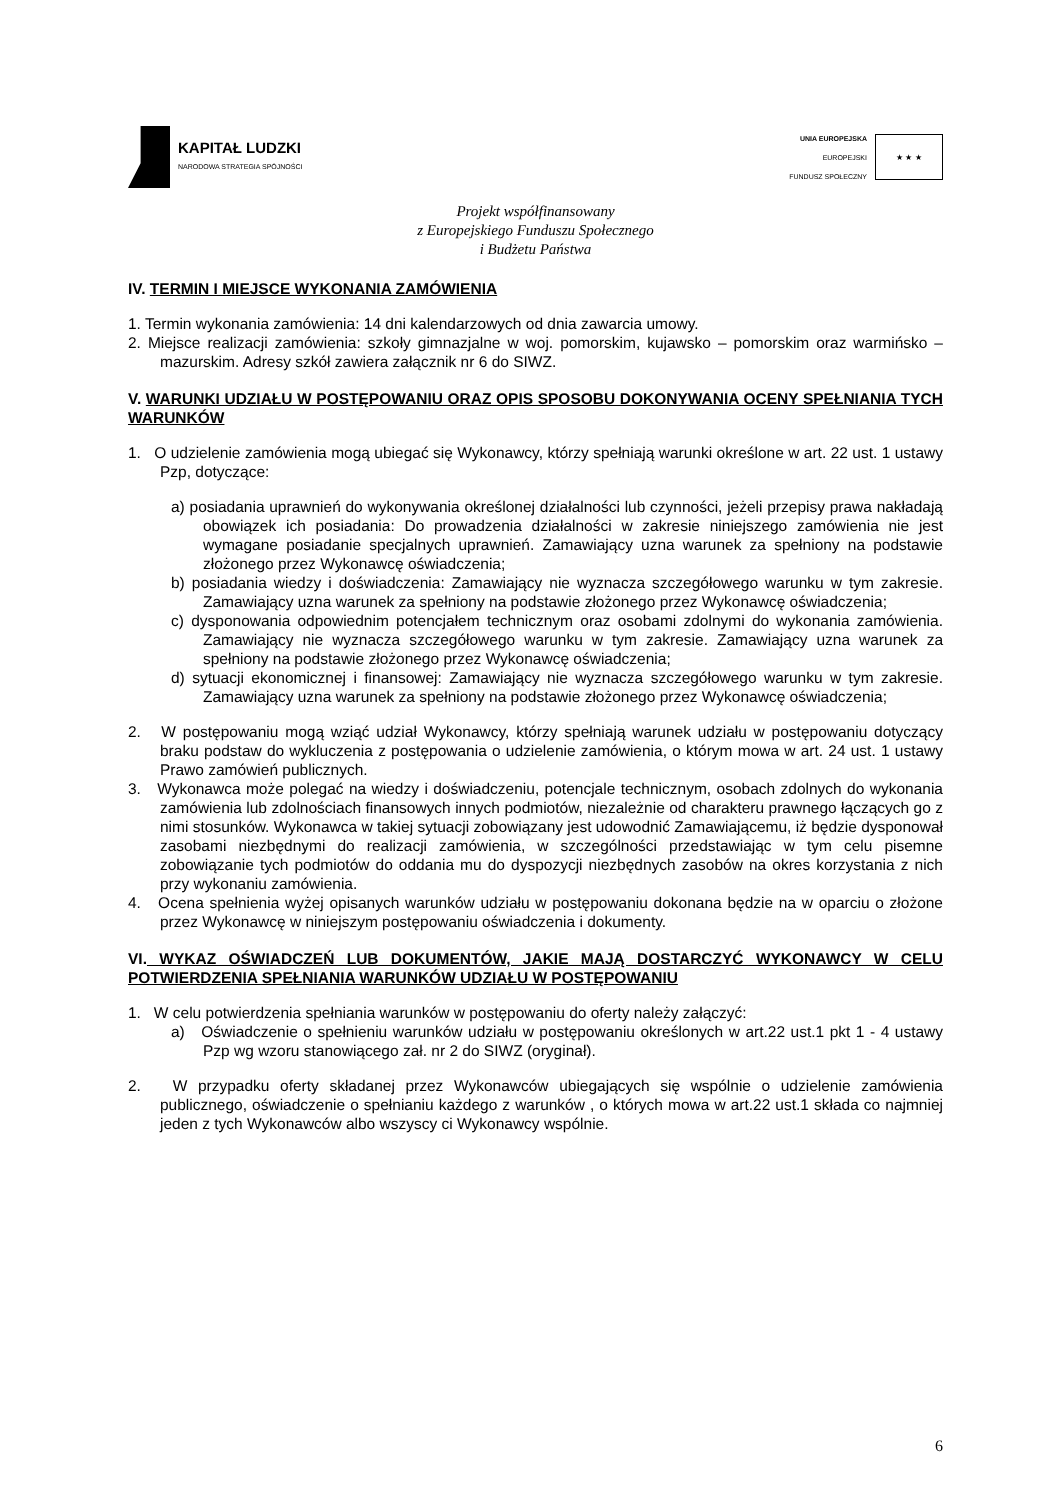KAPITAŁ LUDZKI
NARODOWA STRATEGIA SPÓJNOŚCI
UNIA EUROPEJSKA
EUROPEJSKI
FUNDUSZ SPOŁECZNY
★ ★ ★
Projekt współfinansowany
z Europejskiego Funduszu Społecznego
i Budżetu Państwa
IV. TERMIN I MIEJSCE WYKONANIA ZAMÓWIENIA
1. Termin wykonania zamówienia: 14 dni kalendarzowych od dnia zawarcia umowy.
2. Miejsce realizacji zamówienia: szkoły gimnazjalne w woj. pomorskim, kujawsko – pomorskim oraz warmińsko – mazurskim. Adresy szkół zawiera załącznik nr 6 do SIWZ.
V. WARUNKI UDZIAŁU W POSTĘPOWANIU ORAZ OPIS SPOSOBU DOKONYWANIA OCENY SPEŁNIANIA TYCH WARUNKÓW
1. O udzielenie zamówienia mogą ubiegać się Wykonawcy, którzy spełniają warunki określone w art. 22 ust. 1 ustawy Pzp, dotyczące:
a) posiadania uprawnień do wykonywania określonej działalności lub czynności, jeżeli przepisy prawa nakładają obowiązek ich posiadania: Do prowadzenia działalności w zakresie niniejszego zamówienia nie jest wymagane posiadanie specjalnych uprawnień. Zamawiający uzna warunek za spełniony na podstawie złożonego przez Wykonawcę oświadczenia;
b) posiadania wiedzy i doświadczenia: Zamawiający nie wyznacza szczegółowego warunku w tym zakresie. Zamawiający uzna warunek za spełniony na podstawie złożonego przez Wykonawcę oświadczenia;
c) dysponowania odpowiednim potencjałem technicznym oraz osobami zdolnymi do wykonania zamówienia. Zamawiający nie wyznacza szczegółowego warunku w tym zakresie. Zamawiający uzna warunek za spełniony na podstawie złożonego przez Wykonawcę oświadczenia;
d) sytuacji ekonomicznej i finansowej: Zamawiający nie wyznacza szczegółowego warunku w tym zakresie. Zamawiający uzna warunek za spełniony na podstawie złożonego przez Wykonawcę oświadczenia;
2. W postępowaniu mogą wziąć udział Wykonawcy, którzy spełniają warunek udziału w postępowaniu dotyczący braku podstaw do wykluczenia z postępowania o udzielenie zamówienia, o którym mowa w art. 24 ust. 1 ustawy Prawo zamówień publicznych.
3. Wykonawca może polegać na wiedzy i doświadczeniu, potencjale technicznym, osobach zdolnych do wykonania zamówienia lub zdolnościach finansowych innych podmiotów, niezależnie od charakteru prawnego łączących go z nimi stosunków. Wykonawca w takiej sytuacji zobowiązany jest udowodnić Zamawiającemu, iż będzie dysponował zasobami niezbędnymi do realizacji zamówienia, w szczególności przedstawiając w tym celu pisemne zobowiązanie tych podmiotów do oddania mu do dyspozycji niezbędnych zasobów na okres korzystania z nich przy wykonaniu zamówienia.
4. Ocena spełnienia wyżej opisanych warunków udziału w postępowaniu dokonana będzie na w oparciu o złożone przez Wykonawcę w niniejszym postępowaniu oświadczenia i dokumenty.
VI. WYKAZ OŚWIADCZEŃ LUB DOKUMENTÓW, JAKIE MAJĄ DOSTARCZYĆ WYKONAWCY W CELU POTWIERDZENIA SPEŁNIANIA WARUNKÓW UDZIAŁU W POSTĘPOWANIU
1. W celu potwierdzenia spełniania warunków w postępowaniu do oferty należy załączyć:
a) Oświadczenie o spełnieniu warunków udziału w postępowaniu określonych w art.22 ust.1 pkt 1 - 4 ustawy Pzp wg wzoru stanowiącego zał. nr 2 do SIWZ (oryginał).
2. W przypadku oferty składanej przez Wykonawców ubiegających się wspólnie o udzielenie zamówienia publicznego, oświadczenie o spełnianiu każdego z warunków , o których mowa w art.22 ust.1 składa co najmniej jeden z tych Wykonawców albo wszyscy ci Wykonawcy wspólnie.
6